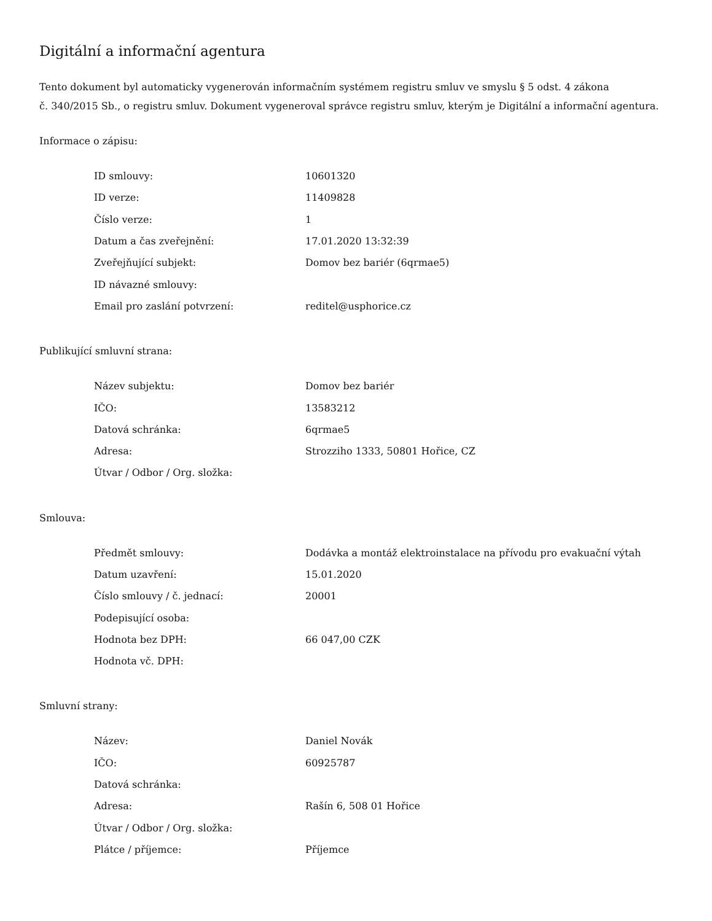Digitální a informační agentura
Tento dokument byl automaticky vygenerován informačním systémem registru smluv ve smyslu § 5 odst. 4 zákona
č. 340/2015 Sb., o registru smluv. Dokument vygeneroval správce registru smluv, kterým je Digitální a informační agentura.
Informace o zápisu:
| ID smlouvy: | 10601320 |
| ID verze: | 11409828 |
| Číslo verze: | 1 |
| Datum a čas zveřejnění: | 17.01.2020 13:32:39 |
| Zveřejňující subjekt: | Domov bez bariér (6qrmae5) |
| ID návazné smlouvy: | |
| Email pro zaslání potvrzení: | reditel@usphorice.cz |
Publikující smluvní strana:
| Název subjektu: | Domov bez bariér |
| IČO: | 13583212 |
| Datová schránka: | 6qrmae5 |
| Adresa: | Strozziho 1333, 50801 Hořice, CZ |
| Útvar / Odbor / Org. složka: | |
Smlouva:
| Předmět smlouvy: | Dodávka a montáž elektroinstalace na přívodu pro evakuační výtah |
| Datum uzavření: | 15.01.2020 |
| Číslo smlouvy / č. jednací: | 20001 |
| Podepisující osoba: | |
| Hodnota bez DPH: | 66 047,00 CZK |
| Hodnota vč. DPH: | |
Smluvní strany:
| Název: | Daniel Novák |
| IČO: | 60925787 |
| Datová schránka: | |
| Adresa: | Rašín 6, 508 01 Hořice |
| Útvar / Odbor / Org. složka: | |
| Plátce / příjemce: | Příjemce |